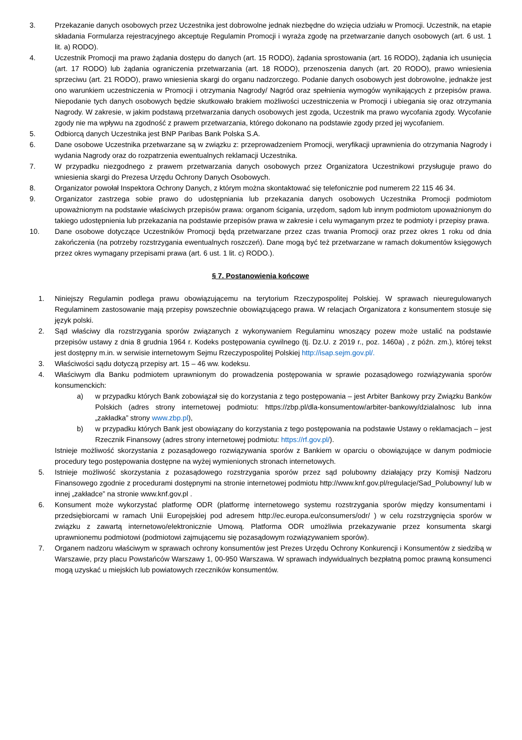3. Przekazanie danych osobowych przez Uczestnika jest dobrowolne jednak niezbędne do wzięcia udziału w Promocji. Uczestnik, na etapie składania Formularza rejestracyjnego akceptuje Regulamin Promocji i wyraża zgodę na przetwarzanie danych osobowych (art. 6 ust. 1 lit. a) RODO).
4. Uczestnik Promocji ma prawo żądania dostępu do danych (art. 15 RODO), żądania sprostowania (art. 16 RODO), żądania ich usunięcia (art. 17 RODO) lub żądania ograniczenia przetwarzania (art. 18 RODO), przenoszenia danych (art. 20 RODO), prawo wniesienia sprzeciwu (art. 21 RODO), prawo wniesienia skargi do organu nadzorczego. Podanie danych osobowych jest dobrowolne, jednakże jest ono warunkiem uczestniczenia w Promocji i otrzymania Nagrody/ Nagród oraz spełnienia wymogów wynikających z przepisów prawa. Niepodanie tych danych osobowych będzie skutkowało brakiem możliwości uczestniczenia w Promocji i ubiegania się oraz otrzymania Nagrody. W zakresie, w jakim podstawą przetwarzania danych osobowych jest zgoda, Uczestnik ma prawo wycofania zgody. Wycofanie zgody nie ma wpływu na zgodność z prawem przetwarzania, którego dokonano na podstawie zgody przed jej wycofaniem.
5. Odbiorcą danych Uczestnika jest BNP Paribas Bank Polska S.A.
6. Dane osobowe Uczestnika przetwarzane są w związku z: przeprowadzeniem Promocji, weryfikacji uprawnienia do otrzymania Nagrody i wydania Nagrody oraz do rozpatrzenia ewentualnych reklamacji Uczestnika.
7. W przypadku niezgodnego z prawem przetwarzania danych osobowych przez Organizatora Uczestnikowi przysługuje prawo do wniesienia skargi do Prezesa Urzędu Ochrony Danych Osobowych.
8. Organizator powołał Inspektora Ochrony Danych, z którym można skontaktować się telefonicznie pod numerem 22 115 46 34.
9. Organizator zastrzega sobie prawo do udostępniania lub przekazania danych osobowych Uczestnika Promocji podmiotom upoważnionym na podstawie właściwych przepisów prawa: organom ścigania, urzędom, sądom lub innym podmiotom upoważnionym do takiego udostępnienia lub przekazania na podstawie przepisów prawa w zakresie i celu wymaganym przez te podmioty i przepisy prawa.
10. Dane osobowe dotyczące Uczestników Promocji będą przetwarzane przez czas trwania Promocji oraz przez okres 1 roku od dnia zakończenia (na potrzeby rozstrzygania ewentualnych roszczeń). Dane mogą być też przetwarzane w ramach dokumentów księgowych przez okres wymagany przepisami prawa (art. 6 ust. 1 lit. c) RODO.).
§ 7. Postanowienia końcowe
1. Niniejszy Regulamin podlega prawu obowiązującemu na terytorium Rzeczypospolitej Polskiej. W sprawach nieuregulowanych Regulaminem zastosowanie mają przepisy powszechnie obowiązującego prawa. W relacjach Organizatora z konsumentem stosuje się język polski.
2. Sąd właściwy dla rozstrzygania sporów związanych z wykonywaniem Regulaminu wnoszący pozew może ustalić na podstawie przepisów ustawy z dnia 8 grudnia 1964 r. Kodeks postępowania cywilnego (tj. Dz.U. z 2019 r., poz. 1460a) , z późn. zm.), której tekst jest dostępny m.in. w serwisie internetowym Sejmu Rzeczypospolitej Polskiej http://isap.sejm.gov.pl/.
3. Właściwości sądu dotyczą przepisy art. 15 – 46 ww. kodeksu.
4. Właściwym dla Banku podmiotem uprawnionym do prowadzenia postępowania w sprawie pozasądowego rozwiązywania sporów konsumenckich:
a) w przypadku których Bank zobowiązał się do korzystania z tego postępowania – jest Arbiter Bankowy przy Związku Banków Polskich (adres strony internetowej podmiotu: https://zbp.pl/dla-konsumentow/arbiter-bankowy/dzialalnosc lub inna „zakładka” strony www.zbp.pl),
b) w przypadku których Bank jest obowiązany do korzystania z tego postępowania na podstawie Ustawy o reklamacjach – jest Rzecznik Finansowy (adres strony internetowej podmiotu: https://rf.gov.pl/).
Istnieje możliwość skorzystania z pozasądowego rozwiązywania sporów z Bankiem w oparciu o obowiązujące w danym podmiocie procedury tego postępowania dostępne na wyżej wymienionych stronach internetowych.
5. Istnieje możliwość skorzystania z pozasądowego rozstrzygania sporów przez sąd polubowny działający przy Komisji Nadzoru Finansowego zgodnie z procedurami dostępnymi na stronie internetowej podmiotu http://www.knf.gov.pl/regulacje/Sad_Polubowny/ lub w innej „zakładce” na stronie www.knf.gov.pl .
6. Konsument może wykorzystać platformę ODR (platformę internetowego systemu rozstrzygania sporów między konsumentami i przedsiębiorcami w ramach Unii Europejskiej pod adresem http://ec.europa.eu/consumers/odr/ ) w celu rozstrzygnięcia sporów w związku z zawartą internetowo/elektronicznie Umową. Platforma ODR umożliwia przekazywanie przez konsumenta skargi uprawnionemu podmiotowi (podmiotowi zajmującemu się pozasądowym rozwiązywaniem sporów).
7. Organem nadzoru właściwym w sprawach ochrony konsumentów jest Prezes Urzędu Ochrony Konkurencji i Konsumentów z siedzibą w Warszawie, przy placu Powstańców Warszawy 1, 00-950 Warszawa. W sprawach indywidualnych bezpłatną pomoc prawną konsumenci mogą uzyskać u miejskich lub powiatowych rzeczników konsumentów.